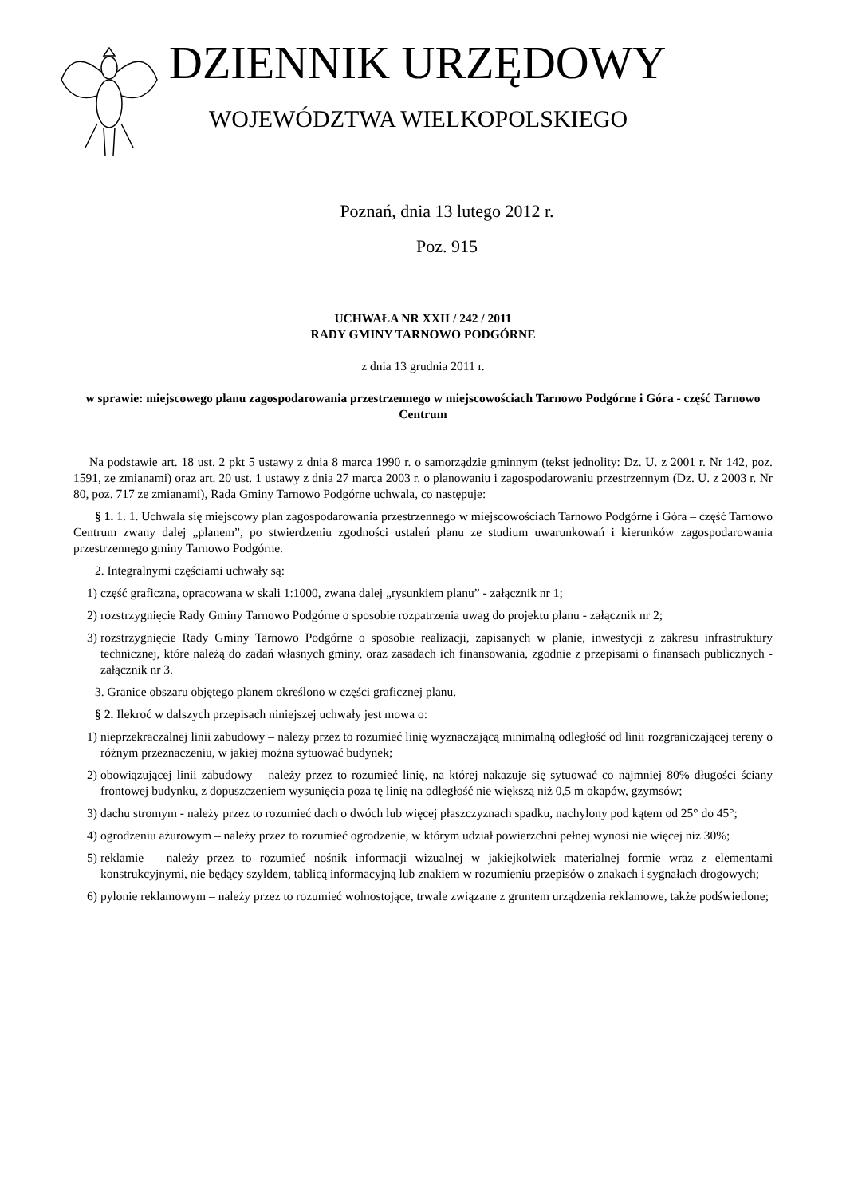DZIENNIK URZĘDOWY
WOJEWÓDZTWA WIELKOPOLSKIEGO
Poznań, dnia 13 lutego 2012 r.
Poz. 915
UCHWAŁA NR XXII / 242 / 2011
RADY GMINY TARNOWO PODGÓRNE
z dnia 13 grudnia 2011 r.
w sprawie: miejscowego planu zagospodarowania przestrzennego w miejscowościach Tarnowo Podgórne i Góra - część Tarnowo Centrum
Na podstawie art. 18 ust. 2 pkt 5 ustawy z dnia 8 marca 1990 r. o samorządzie gminnym (tekst jednolity: Dz. U. z 2001 r. Nr 142, poz. 1591, ze zmianami) oraz art. 20 ust. 1 ustawy z dnia 27 marca 2003 r. o planowaniu i zagospodarowaniu przestrzennym (Dz. U. z 2003 r. Nr 80, poz. 717 ze zmianami), Rada Gminy Tarnowo Podgórne uchwala, co następuje:
§ 1. 1. 1. Uchwala się miejscowy plan zagospodarowania przestrzennego w miejscowościach Tarnowo Podgórne i Góra – część Tarnowo Centrum zwany dalej „planem”, po stwierdzeniu zgodności ustaleń planu ze studium uwarunkowań i kierunków zagospodarowania przestrzennego gminy Tarnowo Podgórne.
2. Integralnymi częściami uchwały są:
1) część graficzna, opracowana w skali 1:1000, zwana dalej „rysunkiem planu” - załącznik nr 1;
2) rozstrzygnięcie Rady Gminy Tarnowo Podgórne o sposobie rozpatrzenia uwag do projektu planu - załącznik nr 2;
3) rozstrzygnięcie Rady Gminy Tarnowo Podgórne o sposobie realizacji, zapisanych w planie, inwestycji z zakresu infrastruktury technicznej, które należą do zadań własnych gminy, oraz zasadach ich finansowania, zgodnie z przepisami o finansach publicznych - załącznik nr 3.
3. Granice obszaru objętego planem określono w części graficznej planu.
§ 2. Ilekroć w dalszych przepisach niniejszej uchwały jest mowa o:
1) nieprzekraczalnej linii zabudowy – należy przez to rozumieć linię wyznaczającą minimalną odległość od linii rozgraniczającej tereny o różnym przeznaczeniu, w jakiej można sytuować budynek;
2) obowiązującej linii zabudowy – należy przez to rozumieć linię, na której nakazuje się sytuować co najmniej 80% długości ściany frontowej budynku, z dopuszczeniem wysunięcia poza tę linię na odległość nie większą niż 0,5 m okapów, gzymsów;
3) dachu stromym - należy przez to rozumieć dach o dwóch lub więcej płaszczyznach spadku, nachylony pod kątem od 25° do 45°;
4) ogrodzeniu ażurowym – należy przez to rozumieć ogrodzenie, w którym udział powierzchni pełnej wynosi nie więcej niż 30%;
5) reklamie – należy przez to rozumieć nośnik informacji wizualnej w jakiejkolwiek materialnej formie wraz z elementami konstrukcyjnymi, nie będący szyldem, tablicą informacyjną lub znakiem w rozumieniu przepisów o znakach i sygnałach drogowych;
6) pylonie reklamowym – należy przez to rozumieć wolnostojące, trwale związane z gruntem urządzenia reklamowe, także podświetlone;